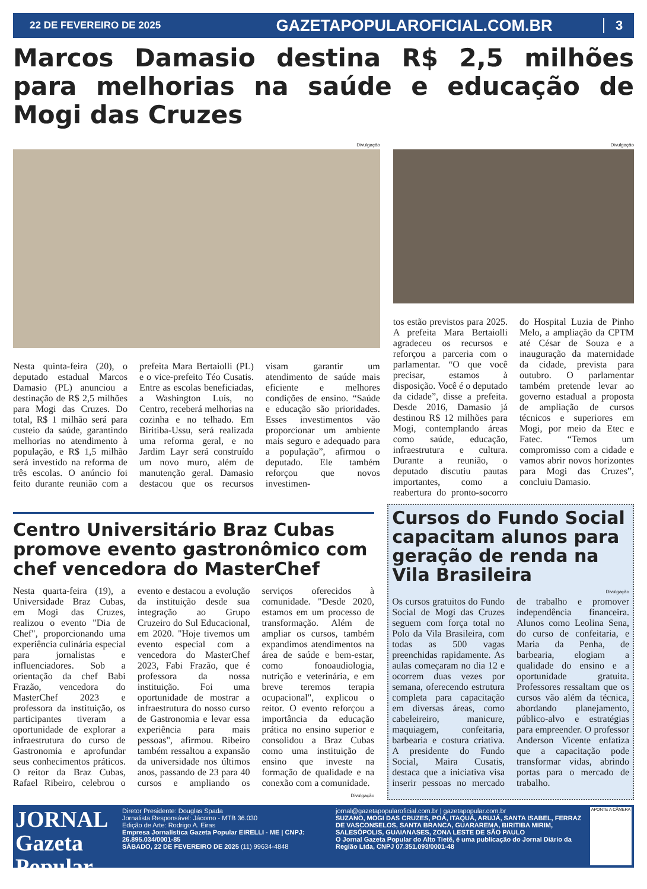22 DE FEVEREIRO DE 2025
GAZETAPOPULAROFICIAL.COM.BR
3
Marcos Damasio destina R$ 2,5 milhões para melhorias na saúde e educação de Mogi das Cruzes
Divulgação
Nesta quinta-feira (20), o deputado estadual Marcos Damasio (PL) anunciou a destinação de R$ 2,5 milhões para Mogi das Cruzes. Do total, R$ 1 milhão será para custeio da saúde, garantindo melhorias no atendimento à população, e R$ 1,5 milhão será investido na reforma de três escolas. O anúncio foi feito durante reunião com a prefeita Mara Bertaiolli (PL) e o vice-prefeito Téo Cusatis. Entre as escolas beneficiadas, a Washington Luís, no Centro, receberá melhorias na cozinha e no telhado. Em Biritiba-Ussu, será realizada uma reforma geral, e no Jardim Layr será construído um novo muro, além de manutenção geral. Damasio destacou que os recursos visam garantir um atendimento de saúde mais eficiente e melhores condições de ensino. “Saúde e educação são prioridades. Esses investimentos vão proporcionar um ambiente mais seguro e adequado para a população”, afirmou o deputado. Ele também reforçou que novos investimen-
Divulgação
tos estão previstos para 2025. A prefeita Mara Bertaiolli agradeceu os recursos e reforçou a parceria com o parlamentar. “O que você precisar, estamos à disposição. Você é o deputado da cidade”, disse a prefeita. Desde 2016, Damasio já destinou R$ 12 milhões para Mogi, contemplando áreas como saúde, educação, infraestrutura e cultura. Durante a reunião, o deputado discutiu pautas importantes, como a reabertura do pronto-socorro do Hospital Luzia de Pinho Melo, a ampliação da CPTM até César de Souza e a inauguração da maternidade da cidade, prevista para outubro. O parlamentar também pretende levar ao governo estadual a proposta de ampliação de cursos técnicos e superiores em Mogi, por meio da Etec e Fatec. “Temos um compromisso com a cidade e vamos abrir novos horizontes para Mogi das Cruzes”, concluiu Damasio.
Centro Universitário Braz Cubas promove evento gastronômico com chef vencedora do MasterChef
Nesta quarta-feira (19), a Universidade Braz Cubas, em Mogi das Cruzes, realizou o evento "Dia de Chef", proporcionando uma experiência culinária especial para jornalistas e influenciadores. Sob a orientação da chef Babi Frazão, vencedora do MasterChef 2023 e professora da instituição, os participantes tiveram a oportunidade de explorar a infraestrutura do curso de Gastronomia e aprofundar seus conhecimentos práticos. O reitor da Braz Cubas, Rafael Ribeiro, celebrou o evento e destacou a evolução da instituição desde sua integração ao Grupo Cruzeiro do Sul Educacional, em 2020. "Hoje tivemos um evento especial com a vencedora do MasterChef 2023, Fabi Frazão, que é professora da nossa instituição. Foi uma oportunidade de mostrar a infraestrutura do nosso curso de Gastronomia e levar essa experiência para mais pessoas", afirmou. Ribeiro também ressaltou a expansão da universidade nos últimos anos, passando de 23 para 40 cursos e ampliando os serviços oferecidos à comunidade. "Desde 2020, estamos em um processo de transformação. Além de ampliar os cursos, também expandimos atendimentos na área de saúde e bem-estar, como fonoaudiologia, nutrição e veterinária, e em breve teremos terapia ocupacional", explicou o reitor. O evento reforçou a importância da educação prática no ensino superior e consolidou a Braz Cubas como uma instituição de ensino que investe na formação de qualidade e na conexão com a comunidade.
Divulgação
Cursos do Fundo Social capacitam alunos para geração de renda na Vila Brasileira
Divulgação
Os cursos gratuitos do Fundo Social de Mogi das Cruzes seguem com força total no Polo da Vila Brasileira, com todas as 500 vagas preenchidas rapidamente. As aulas começaram no dia 12 e ocorrem duas vezes por semana, oferecendo estrutura completa para capacitação em diversas áreas, como cabeleireiro, manicure, maquiagem, confeitaria, barbearia e costura criativa. A presidente do Fundo Social, Maira Cusatis, destaca que a iniciativa visa inserir pessoas no mercado de trabalho e promover independência financeira. Alunos como Leolina Sena, do curso de confeitaria, e Maria da Penha, de barbearia, elogiam a qualidade do ensino e a oportunidade gratuita. Professores ressaltam que os cursos vão além da técnica, abordando planejamento, público-alvo e estratégias para empreender. O professor Anderson Vicente enfatiza que a capacitação pode transformar vidas, abrindo portas para o mercado de trabalho.
JORNAL Gazeta Popular
Diretor Presidente: Douglas Spada
Jornalista Responsável: Jácomo - MTB 36.030
Edição de Arte: Rodrigo A. Eiras
Empresa Jornalística Gazeta Popular EIRELLI - ME | CNPJ: 26.895.034/0001-85
SÁBADO, 22 DE FEVEREIRO DE 2025 (11) 99634-4848
jornal@gazetapopularoficial.com.br | gazetapopular.com.br
SUZANO, MOGI DAS CRUZES, POÁ, ITAQUÁ, ARUJÁ, SANTA ISABEL, FERRAZ DE VASCONSELOS, SANTA BRANCA, GUARAREMA, BIRITIBA MIRIM, SALESÓPOLIS, GUAIANASES, ZONA LESTE DE SÃO PAULO
O Jornal Gazeta Popular do Alto Tietê, é uma publicação do Jornal Diário da Região Ltda, CNPJ 07.351.093/0001-48
APONTE A CÂMERA